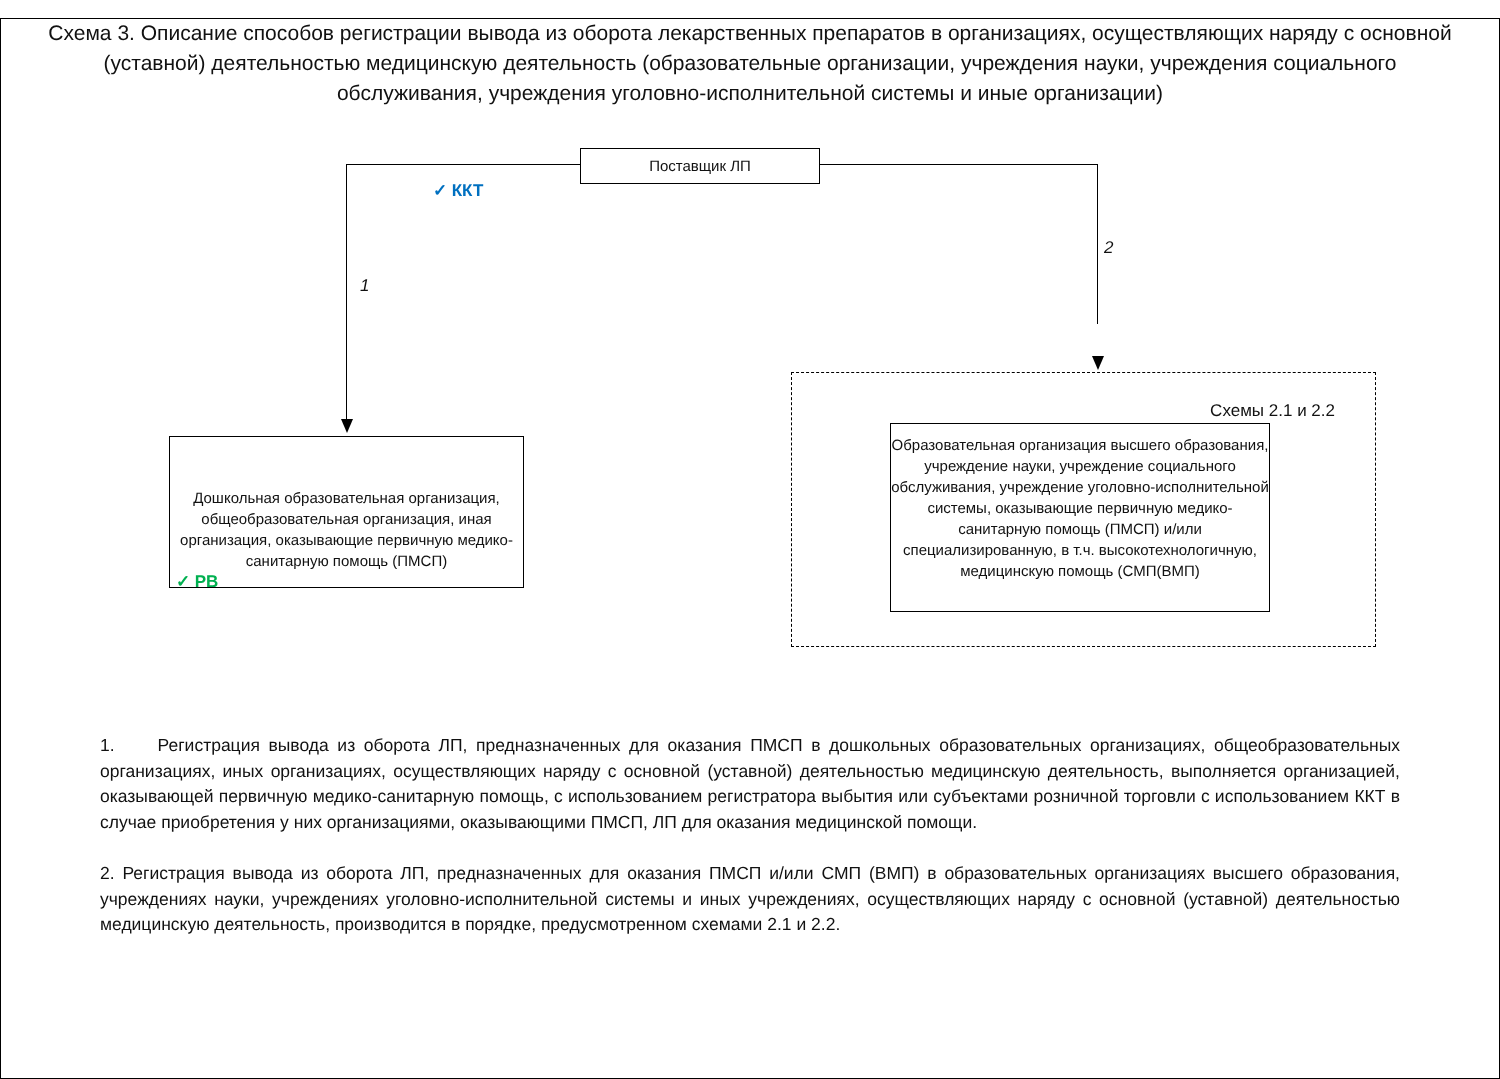Схема 3. Описание способов регистрации вывода из оборота лекарственных препаратов в организациях, осуществляющих наряду с основной (уставной) деятельностью медицинскую деятельность (образовательные организации, учреждения науки, учреждения социального обслуживания, учреждения уголовно-исполнительной системы и иные организации)
Поставщик ЛП
✓ ККТ
1
2
Дошкольная образовательная организация, общеобразовательная организация, иная организация, оказывающие первичную медико-санитарную помощь (ПМСП)
✓ РВ
Схемы 2.1 и 2.2
Образовательная организация высшего образования, учреждение науки, учреждение социального обслуживания, учреждение уголовно-исполнительной системы, оказывающие первичную медико-санитарную помощь (ПМСП) и/или специализированную, в т.ч. высокотехнологичную, медицинскую помощь (СМП(ВМП)
1. Регистрация вывода из оборота ЛП, предназначенных для оказания ПМСП в дошкольных образовательных организациях, общеобразовательных организациях, иных организациях, осуществляющих наряду с основной (уставной) деятельностью медицинскую деятельность, выполняется организацией, оказывающей первичную медико-санитарную помощь, с использованием регистратора выбытия или субъектами розничной торговли с использованием ККТ в случае приобретения у них организациями, оказывающими ПМСП, ЛП для оказания медицинской помощи.
2. Регистрация вывода из оборота ЛП, предназначенных для оказания ПМСП и/или СМП (ВМП) в образовательных организациях высшего образования, учреждениях науки, учреждениях уголовно-исполнительной системы и иных учреждениях, осуществляющих наряду с основной (уставной) деятельностью медицинскую деятельность, производится в порядке, предусмотренном схемами 2.1 и 2.2.